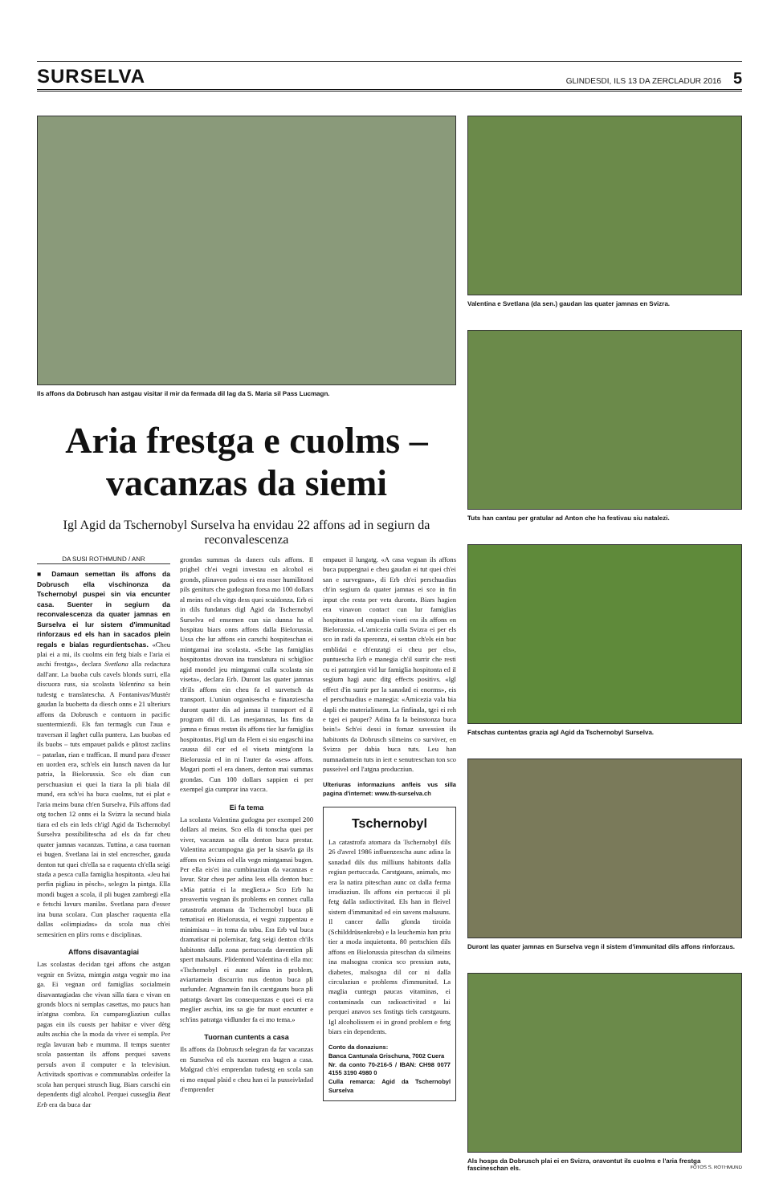SURSELVA GLINDESDI, ILS 13 DA ZERCLADUR 2016 5
Ils affons da Dobrusch han astgau visitar il mir da fermada dil lag da S. Maria sil Pass Lucmagn.
Aria frestga e cuolms –
vacanzas da siemi
Igl Agid da Tschernobyl Surselva ha envidau 22 affons ad in segiurn da reconvalescenza
DA SUSI ROTHMUND / ANR
■ Damaun semettan ils affons da Dobrusch ella vischinonza da Tschernobyl puspei sin via encunter casa. Suenter in segiurn da reconvalescenza da quater jamnas en Surselva ei lur sistem d'immunitad rinforzaus ed els han in sacados plein regals e bialas regurdientschas. «Cheu plai ei a mi, ils cuolms ein fetg bials e l'aria ei aschi frestga», declara Svetlana alla redactura dall'anr. La buoba culs cavels blonds surri, ella discuora russ, sia scolasta Valentina sa bein tudestg e translatescha. A Fontanivas/Mustér gaudan la buobetta da diesch onns e 21 ulteriurs affons da Dobrusch e contuorn in pacific suentermiezdi. Els fan termagls cun l'aua e traversan il laghet culla puntera. Las buobas ed ils buobs – tuts empauet palids e plitost zaclins – patarlan, rian e traffican. Il mund para d'esser en uorden era, sch'els ein lunsch naven da lur patria, la Bielorussia. Sco els dian cun perschuasiun ei quei la tiara la pli biala dil mund, era sch'ei ha buca cuolms, tut ei plat e l'aria meins buna ch'en Surselva. Pils affons dad otg tochen 12 onns ei la Svizra la secund biala tiara ed els ein leds ch'igl Agid da Tschernobyl Surselva possibilitescha ad els da far cheu quater jamnas vacanzas. Tuttina, a casa tuornan ei bugen. Svetlana lai in stel encrescher, gauda denton tut quei ch'ella sa e raquenta ch'ella seigi stada a pesca culla famiglia hospitonta. «Jeu hai perfin pigliau in pèsch», selegra la pintga. Ella mondi bugen a scola, il pli bugen zambregi ella e fetschi lavurs manilas. Svetlana para d'esser ina buna scolara. Cun plascher raquenta ella dallas «olimpiadas» da scola nua ch'ei semesirien en plirs roms e disciplinas.
Affons disavantagiai
Las scolastas decidan tgei affons che astgan vegnir en Svizra, mintgin astga vegnir mo ina ga. Ei vegnan ord famiglias socialmein disavantagiadas che vivan silla tiara e vivan en gronds blocs ni semplas casettas, mo paucs han in'atgna combra. En cumparegliaziun cullas pagas ein ils cuosts per habitar e viver dètg aults aschia che la moda da viver ei sempla. Per regla lavuran bab e mumma. Il temps suenter scola passentan ils affons perquei savens persuls avon il computer e la televisiun. Activitads sportivas e communablas ordeifer la scola han perquei strusch liug. Biars carschi ein dependents digl alcohol. Perquei cusseglia Beat Erb era da buca dar
grondas summas da daners culs affons. Il prighel ch'ei vegni investau en alcohol ei gronds, plinavon pudess ei era esser humilitond pils geniturs che gudognan forsa mo 100 dollars al meins ed els vitgs dess quei scuidonza. Erb ei in dils fundaturs digl Agid da Tschernobyl Surselva ed ensemen cun sia dunna ha el hospitau biars onns affons dalla Bielorussia. Ussa che lur affons ein carschi hospiteschan ei mintgamai ina scolasta. «Sche las famiglias hospitontas drovan ina translatura ni schiglioc agid mondel jeu mintgamai culla scolasta sin viseta», declara Erb. Duront las quater jamnas ch'ils affons ein cheu fa el survetsch da transport. L'uniun organisescha e finanziescha duront quater dis ad jamna il transport ed il program dil di. Las mesjamnas, las fins da jamna e firaus restan ils affons tier lur famiglias hospitontas. Pigl um da Flem ei siu engaschi ina caussa dil cor ed el viseta mintg'onn la Bielorussia ed in ni l'auter da «ses» affons. Magari porti el era daners, denton mai summas grondas. Cun 100 dollars sappien ei per exempel gia cumprar ina vacca.
Ei fa tema
La scolasta Valentina gudogna per exempel 200 dollars al meins. Sco ella di tonscha quei per viver, vacanzas sa ella denton buca prestar. Valentina accumpogna gia per la sisavla ga ils affons en Svizra ed ella vegn mintgamai bugen. Per ella eis'ei ina cumbinaziun da vacanzas e lavur. Star cheu per adina less ella denton buc: «Mia patria ei la megliera.» Sco Erb ha preavertiu vegnan ils problems en connex culla catastrofa atomara da Tschernobyl buca pli tematisai en Bielorussia, ei vegni zuppentau e minimisau – in tema da tabu. Era Erb vul buca dramatisar ni polemisar, fatg seigi denton ch'ils habitonts dalla zona pertuccada daventien pli spert malsauns. Plidentond Valentina di ella mo: «Tschernobyl ei aunc adina in problem, aviartamein discurrin nus denton buca pli surlunder. Atgnamein fan ils carstgauns buca pli patratgs davart las consequenzas e quei ei era meglier aschia, ins sa gie far nuot encunter e sch'ins patratga vidlunder fa ei mo tema.»
Tuornan cuntents a casa
Ils affons da Dobrusch selegran da far vacanzas en Surselva ed els tuornan era bugen a casa. Malgrad ch'ei emprendan tudestg en scola san ei mo enqual plaid e cheu han ei la pusseivladad d'emprender
empauet il lungatg. «A casa vegnan ils affons buca puppergnai e cheu gaudan ei tut quei ch'ei san e survegnan», di Erb ch'ei perschuadius ch'in segiurn da quater jamnas ei sco in fin input che resta per veta duronta. Biars hagien era vinavon contact cun lur famiglias hospitontas ed enqualin viseti era ils affons en Bielorussia. «L'amicezia culla Svizra ei per els sco in radi da speronza, ei sentan ch'els ein buc emblidai e ch'enzatgi ei cheu per els», puntuescha Erb e manegia ch'il surrir che resti cu ei patratgien vid lur famiglia hospitonta ed il segiurn hagi aunc ditg effects positivs. «Igl effect d'in surrir per la sanadad ei enorms», eis el perschuadius e manegia: «Amicezia vala bia dapli che materialissem. La finfinala, tgei ei reh e tgei ei pauper? Adina fa la beinstonza buca bein!» Sch'ei dessi in fomaz savessien ils habitonts da Dobrusch silmeins co surviver, en Svizra per dabia buca tuts. Leu han numnadamein tuts in iert e senutreschan ton sco pusseivel ord l'atgna producziun.
Ulteriuras informaziuns anfleis vus silla pagina d'internet: www.th-surselva.ch
Tschernobyl
La catastrofa atomara da Tschernobyl dils 26 d'avrel 1986 influenzescha aunc adina la sanadad dils dus milliuns habitonts dalla regiun pertuccada. Carstgauns, animals, mo era la natira piteschan aunc oz dalla ferma irradiaziun. Ils affons ein pertuccai il pli fetg dalla radioctivitad. Els han in fleivel sistem d'immunitad ed ein savens malsauns. Il cancer dalla glonda tiroida (Schilddrüsenkrebs) e la leuchemia han priu tier a moda inquietonta. 80 pertschien dils affons en Bielorussia piteschan da silmeins ina malsogna cronica sco pressiun auta, diabetes, malsogna dil cor ni dalla circulaziun e problems d'immunitad. La maglia cuntegn paucas vitaminas, ei contaminada cun radioactivitad e lai perquei anavos ses fastitgs tiels carstgauns. Igl alcoholissem ei in grond problem e fetg biars ein dependents.
Conto da donaziuns:
Banca Cantunala Grischuna, 7002 Cuera
Nr. da conto 70-216-5 / IBAN: CH98 0077 4155 3190 4980 0
Culla remarca: Agid da Tschernobyl Surselva
Valentina e Svetlana (da sen.) gaudan las quater jamnas en Svizra.
Tuts han cantau per gratular ad Anton che ha festivau siu natalezi.
Fatschas cuntentas grazia agl Agid da Tschernobyl Surselva.
Duront las quater jamnas en Surselva vegn il sistem d'immunitad dils affons rinforzaus.
Als hosps da Dobrusch plai ei en Svizra, oravontut ils cuolms e l'aria frestga fascineschan els. FOTOS S. ROTHMUND